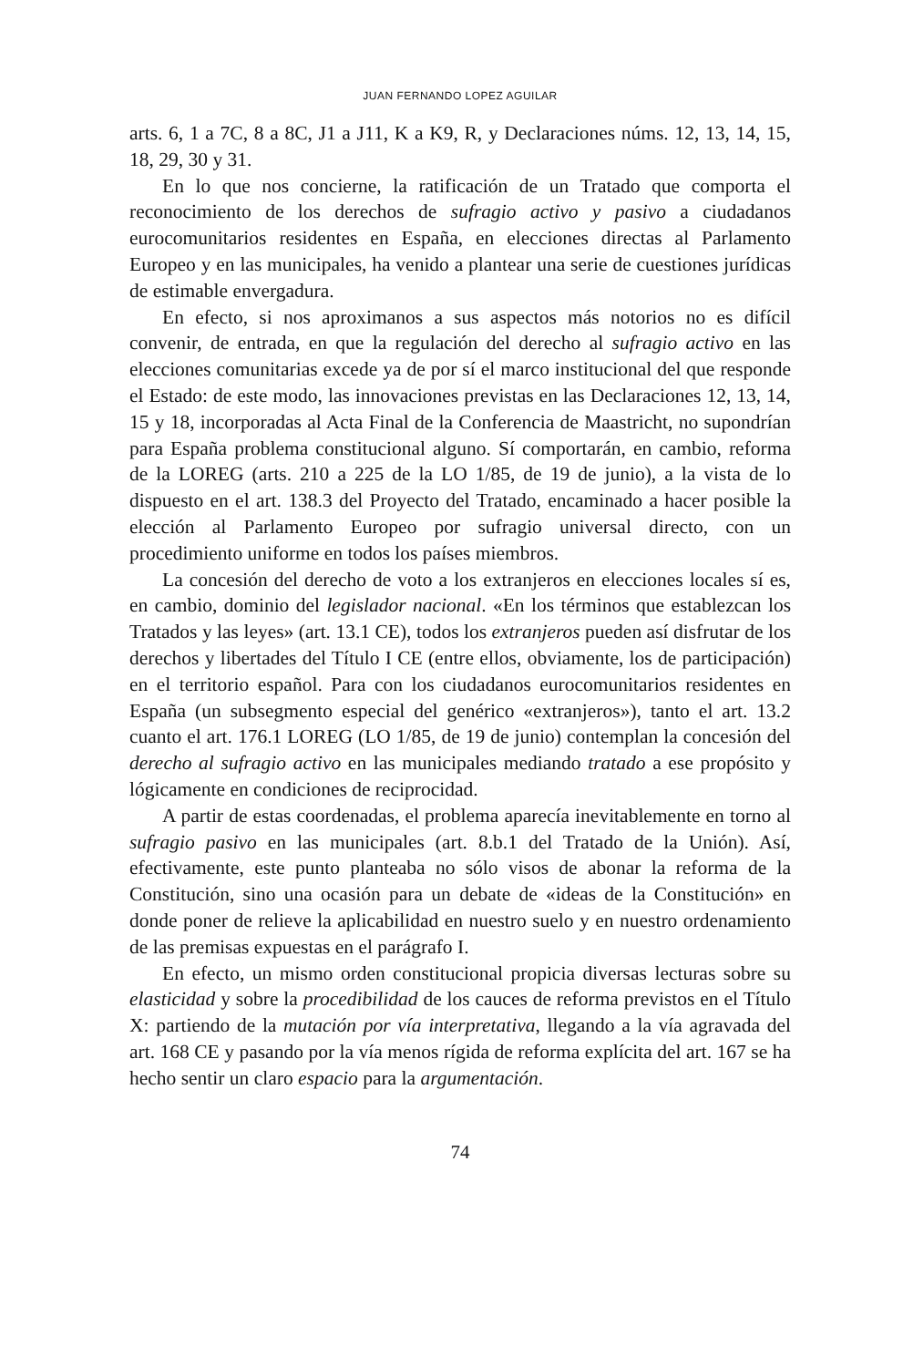JUAN FERNANDO LOPEZ AGUILAR
arts. 6, 1 a 7C, 8 a 8C, J1 a J11, K a K9, R, y Declaraciones núms. 12, 13, 14, 15, 18, 29, 30 y 31.
En lo que nos concierne, la ratificación de un Tratado que comporta el reconocimiento de los derechos de sufragio activo y pasivo a ciudadanos eurocomunitarios residentes en España, en elecciones directas al Parlamento Europeo y en las municipales, ha venido a plantear una serie de cuestiones jurídicas de estimable envergadura.
En efecto, si nos aproximanos a sus aspectos más notorios no es difícil convenir, de entrada, en que la regulación del derecho al sufragio activo en las elecciones comunitarias excede ya de por sí el marco institucional del que responde el Estado: de este modo, las innovaciones previstas en las Declaraciones 12, 13, 14, 15 y 18, incorporadas al Acta Final de la Conferencia de Maastricht, no supondrían para España problema constitucional alguno. Sí comportarán, en cambio, reforma de la LOREG (arts. 210 a 225 de la LO 1/85, de 19 de junio), a la vista de lo dispuesto en el art. 138.3 del Proyecto del Tratado, encaminado a hacer posible la elección al Parlamento Europeo por sufragio universal directo, con un procedimiento uniforme en todos los países miembros.
La concesión del derecho de voto a los extranjeros en elecciones locales sí es, en cambio, dominio del legislador nacional. «En los términos que establezcan los Tratados y las leyes» (art. 13.1 CE), todos los extranjeros pueden así disfrutar de los derechos y libertades del Título I CE (entre ellos, obviamente, los de participación) en el territorio español. Para con los ciudadanos eurocomunitarios residentes en España (un subsegmento especial del genérico «extranjeros»), tanto el art. 13.2 cuanto el art. 176.1 LOREG (LO 1/85, de 19 de junio) contemplan la concesión del derecho al sufragio activo en las municipales mediando tratado a ese propósito y lógicamente en condiciones de reciprocidad.
A partir de estas coordenadas, el problema aparecía inevitablemente en torno al sufragio pasivo en las municipales (art. 8.b.1 del Tratado de la Unión). Así, efectivamente, este punto planteaba no sólo visos de abonar la reforma de la Constitución, sino una ocasión para un debate de «ideas de la Constitución» en donde poner de relieve la aplicabilidad en nuestro suelo y en nuestro ordenamiento de las premisas expuestas en el parágrafo I.
En efecto, un mismo orden constitucional propicia diversas lecturas sobre su elasticidad y sobre la procedibilidad de los cauces de reforma previstos en el Título X: partiendo de la mutación por vía interpretativa, llegando a la vía agravada del art. 168 CE y pasando por la vía menos rígida de reforma explícita del art. 167 se ha hecho sentir un claro espacio para la argumentación.
74